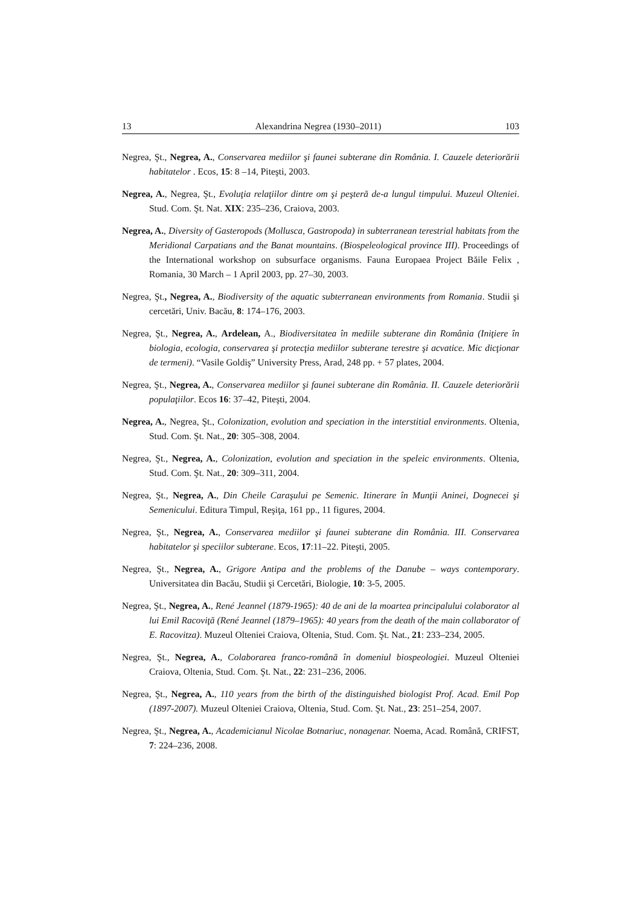13 Alexandrina Negrea (1930–2011) 103
Negrea, Şt., Negrea, A., Conservarea mediilor şi faunei subterane din România. I. Cauzele deteriorării habitatelor . Ecos, 15: 8 –14, Piteşti, 2003.
Negrea, A., Negrea, Şt., Evoluţia relaţiilor dintre om şi peşteră de-a lungul timpului. Muzeul Olteniei. Stud. Com. Şt. Nat. XIX: 235–236, Craiova, 2003.
Negrea, A., Diversity of Gasteropods (Mollusca, Gastropoda) in subterranean terestrial habitats from the Meridional Carpatians and the Banat mountains. (Biospeleological province III). Proceedings of the International workshop on subsurface organisms. Fauna Europaea Project Băile Felix , Romania, 30 March – 1 April 2003, pp. 27–30, 2003.
Negrea, Şt., Negrea, A., Biodiversity of the aquatic subterranean environments from Romania. Studii şi cercetări, Univ. Bacău, 8: 174–176, 2003.
Negrea, Şt., Negrea, A., Ardelean, A., Biodiversitatea în mediile subterane din România (Iniţiere în biologia, ecologia, conservarea şi protecţia mediilor subterane terestre şi acvatice. Mic dicţionar de termeni). “Vasile Goldiş” University Press, Arad, 248 pp. + 57 plates, 2004.
Negrea, Şt., Negrea, A., Conservarea mediilor şi faunei subterane din România. II. Cauzele deteriorării populaţiilor. Ecos 16: 37–42, Piteşti, 2004.
Negrea, A., Negrea, Şt., Colonization, evolution and speciation in the interstitial environments. Oltenia, Stud. Com. Şt. Nat., 20: 305–308, 2004.
Negrea, Şt., Negrea, A., Colonization, evolution and speciation in the speleic environments. Oltenia, Stud. Com. Şt. Nat., 20: 309–311, 2004.
Negrea, Şt., Negrea, A., Din Cheile Caraşului pe Semenic. Itinerare în Munţii Aninei, Dognecei şi Semenicului. Editura Timpul, Reşiţa, 161 pp., 11 figures, 2004.
Negrea, Şt., Negrea, A., Conservarea mediilor şi faunei subterane din România. III. Conservarea habitatelor şi speciilor subterane. Ecos, 17:11–22. Piteşti, 2005.
Negrea, Şt., Negrea, A., Grigore Antipa and the problems of the Danube – ways contemporary. Universitatea din Bacău, Studii şi Cercetări, Biologie, 10: 3-5, 2005.
Negrea, Şt., Negrea, A., René Jeannel (1879-1965): 40 de ani de la moartea principalului colaborator al lui Emil Racoviţă (René Jeannel (1879–1965): 40 years from the death of the main collaborator of E. Racovitza). Muzeul Olteniei Craiova, Oltenia, Stud. Com. Şt. Nat., 21: 233–234, 2005.
Negrea, Şt., Negrea, A., Colaborarea franco-română în domeniul biospeologiei. Muzeul Olteniei Craiova, Oltenia, Stud. Com. Şt. Nat., 22: 231–236, 2006.
Negrea, Şt., Negrea, A., 110 years from the birth of the distinguished biologist Prof. Acad. Emil Pop (1897-2007). Muzeul Olteniei Craiova, Oltenia, Stud. Com. Şt. Nat., 23: 251–254, 2007.
Negrea, Şt., Negrea, A., Academicianul Nicolae Botnariuc, nonagenar. Noema, Acad. Română, CRIFST, 7: 224–236, 2008.